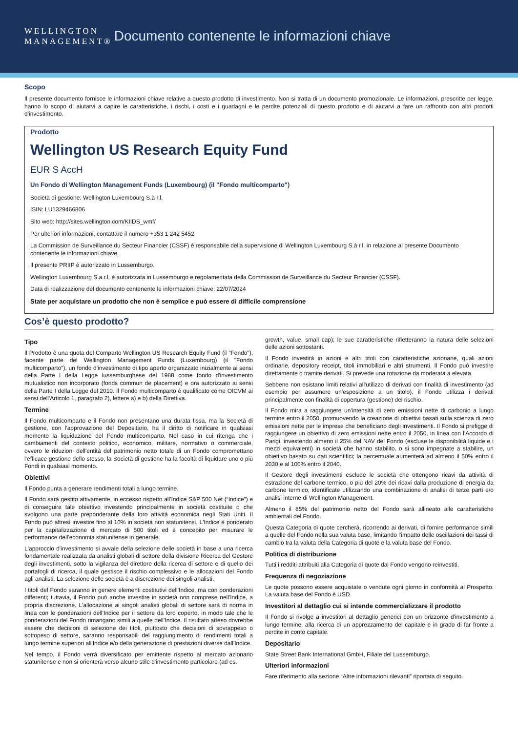WELLINGTON
MANAGEMENT®
Documento contenente le informazioni chiave
Scopo
Il presente documento fornisce le informazioni chiave relative a questo prodotto di investimento. Non si tratta di un documento promozionale. Le informazioni, prescritte per legge, hanno lo scopo di aiutarvi a capire le caratteristiche, i rischi, i costi e i guadagni e le perdite potenziali di questo prodotto e di aiutarvi a fare un raffronto con altri prodotti d'investimento.
Prodotto
Wellington US Research Equity Fund
EUR S AccH
Un Fondo di Wellington Management Funds (Luxembourg) (il "Fondo multicomparto")
Società di gestione: Wellington Luxembourg S.à r.l.
ISIN: LU1329466806
Sito web: http://sites.wellington.com/KIIDS_wmf/
Per ulteriori informazioni, contattare il numero +353 1 242 5452
La Commission de Surveillance du Secteur Financier (CSSF) è responsabile della supervisione di Wellington Luxembourg S.à r.l. in relazione al presente Documento contenente le informazioni chiave.
Il presente PRIIP è autorizzato in Lussemburgo.
Wellington Luxembourg S.a.r.l. è autorizzata in Lussemburgo e regolamentata della Commission de Surveillance du Secteur Financier (CSSF).
Data di realizzazione del documento contenente le informazioni chiave: 22/07/2024
State per acquistare un prodotto che non è semplice e può essere di difficile comprensione
Cos’è questo prodotto?
Tipo
Il Prodotto è una quota del Comparto Wellington US Research Equity Fund (il "Fondo"), facente parte del Wellington Management Funds (Luxembourg) (il "Fondo multicomparto"), un fondo d'investimento di tipo aperto organizzato inizialmente ai sensi della Parte I della Legge lussemburghese del 1988 come fondo d'investimento mutualistico non incorporato (fonds commun de placement) e ora autorizzato ai sensi della Parte I della Legge del 2010. Il Fondo multicomparto è qualificato come OICVM ai sensi dell'Articolo 1, paragrafo 2), lettere a) e b) della Direttiva.
Termine
Il Fondo multicomparto e il Fondo non presentano una durata fissa, ma la Società di gestione, con l'approvazione del Depositario, ha il diritto di notificare in qualsiasi momento la liquidazione del Fondo multicomparto. Nel caso in cui ritenga che i cambiamenti del contesto politico, economico, militare, normativo o commerciale, ovvero le riduzioni dell'entità del patrimonio netto totale di un Fondo compromettano l'efficace gestione dello stesso, la Società di gestione ha la facoltà di liquidare uno o più Fondi in qualsiasi momento.
Obiettivi
Il Fondo punta a generare rendimenti totali a lungo termine.
Il Fondo sarà gestito attivamente, in eccesso rispetto all'Indice S&P 500 Net (“Indice”) e di conseguire tale obiettivo investendo principalmente in società costituite o che svolgono una parte preponderante della loro attività economica negli Stati Uniti. Il Fondo può altresì investire fino al 10% in società non statunitensi. L'Indice è ponderato per la capitalizzazione di mercato di 500 titoli ed è concepito per misurare le performance dell'economia statunitense in generale.
L'approccio d'investimento si avvale della selezione delle società in base a una ricerca fondamentale realizzata da analisti globali di settore della divisione Ricerca del Gestore degli investimenti, sotto la vigilanza del direttore della ricerca di settore e di quello dei portafogli di ricerca, il quale gestisce il rischio complessivo e le allocazioni del Fondo agli analisti. La selezione delle società è a discrezione dei singoli analisti.
I titoli del Fondo saranno in genere elementi costitutivi dell'Indice, ma con ponderazioni differenti; tuttavia, il Fondo può anche investire in società non comprese nell'Indice, a propria discrezione. L'allocazione ai singoli analisti globali di settore sarà di norma in linea con le ponderazioni dell'Indice per il settore da loro coperto, in modo tale che le ponderazioni del Fondo rimangano simili a quelle dell'Indice. Il risultato atteso dovrebbe essere che decisioni di selezione dei titoli, piuttosto che decisioni di sovrappeso o sottopeso di settore, saranno responsabili del raggiungimento di rendimenti totali a lungo termine superiori all'Indice e/o della generazione di prestazioni diverse dall'Indice.
Nel tempo, il Fondo verrà diversificato per emittente rispetto al mercato azionario statunitense e non si orienterà verso alcuno stile d'investimento particolare (ad es.
growth, value, small cap); le sue caratteristiche rifletteranno la natura delle selezioni delle azioni sottostanti.
Il Fondo investirà in azioni e altri titoli con caratteristiche azionarie, quali azioni ordinarie, depository receipt, titoli immobiliari e altri strumenti. Il Fondo può investire direttamente o tramite derivati. Si prevede una rotazione da moderata a elevata.
Sebbene non esistano limiti relativi all'utilizzo di derivati con finalità di investimento (ad esempio per assumere un'esposizione a un titolo), il Fondo utilizza i derivati principalmente con finalità di copertura (gestione) del rischio.
Il Fondo mira a raggiungere un'intensità di zero emissioni nette di carbonio a lungo termine entro il 2050, promuovendo la creazione di obiettivi basati sulla scienza di zero emissioni nette per le imprese che beneficiano degli investimenti. Il Fondo si prefigge di raggiungere un obiettivo di zero emissioni nette entro il 2050, in linea con l'Accordo di Parigi, investendo almeno il 25% del NAV del Fondo (escluse le disponibilità liquide e i mezzi equivalenti) in società che hanno stabilito, o si sono impegnate a stabilire, un obiettivo basato su dati scientifici; la percentuale aumenterà ad almeno il 50% entro il 2030 e al 100% entro il 2040.
Il Gestore degli investimenti esclude le società che ottengono ricavi da attività di estrazione del carbone termico, o più del 20% dei ricavi dalla produzione di energia da carbone termico, identificate utilizzando una combinazione di analisi di terze parti e/o analisi interne di Wellington Management.
Almeno il 85% del patrimonio netto del Fondo sarà allineato alle caratteristiche ambientali del Fondo.
Questa Categoria di quote cercherà, ricorrendo ai derivati, di fornire performance simili a quelle del Fondo nella sua valuta base, limitando l'impatto delle oscillazioni dei tassi di cambio tra la valuta della Categoria di quote e la valuta base del Fondo.
Politica di distribuzione
Tutti i redditi attribuiti alla Categoria di quote dal Fondo vengono reinvestiti.
Frequenza di negoziazione
Le quote possono essere acquistate o vendute ogni giorno in conformità al Prospetto. La valuta base del Fondo è USD.
Investitori al dettaglio cui si intende commercializzare il prodotto
Il Fondo si rivolge a investitori al dettaglio generici con un orizzonte d'investimento a lungo termine, alla ricerca di un apprezzamento del capitale e in grado di far fronte a perdite in conto capitale.
Depositario
State Street Bank International GmbH, Filiale del Lussemburgo.
Ulteriori informazioni
Fare riferimento alla sezione “Altre informazioni rilevanti” riportata di seguito.